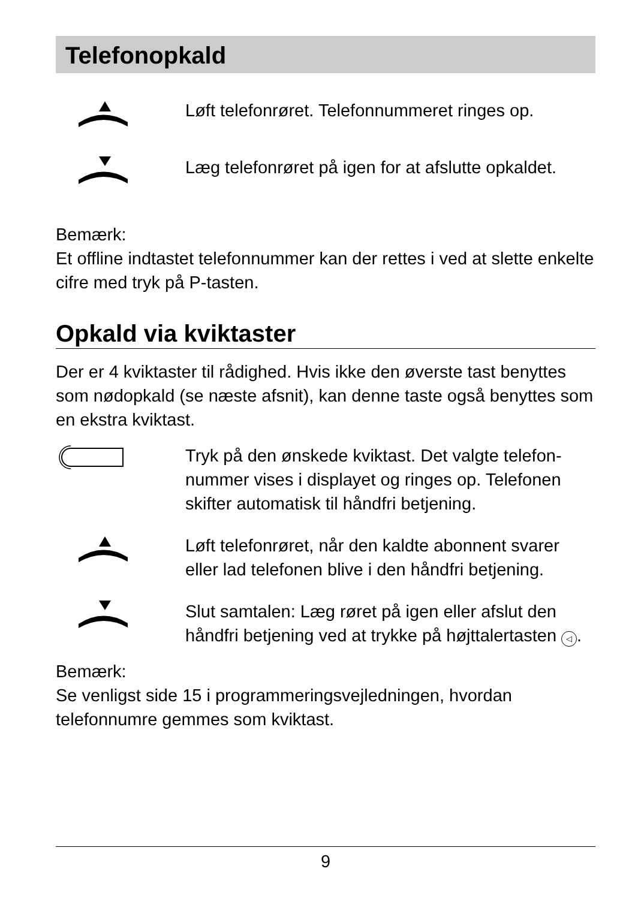Telefonopkald
Løft telefonrøret. Telefonnummeret ringes op.
Læg telefonrøret på igen for at afslutte opkaldet.
Bemærk:
Et offline indtastet telefonnummer kan der rettes i ved at slette enkelte cifre med tryk på P-tasten.
Opkald via kviktaster
Der er 4 kviktaster til rådighed. Hvis ikke den øverste tast benyttes som nødopkald (se næste afsnit), kan denne taste også benyttes som en ekstra kviktast.
Tryk på den ønskede kviktast. Det valgte telefon-nummer vises i displayet og ringes op. Telefonen skifter automatisk til håndfri betjening.
Løft telefonrøret, når den kaldte abonnent svarer eller lad telefonen blive i den håndfri betjening.
Slut samtalen: Læg røret på igen eller afslut den håndfri betjening ved at trykke på højttalertasten ◁.
Bemærk:
Se venligst side 15 i programmeringsvejledningen, hvordan telefonnumre gemmes som kviktast.
9